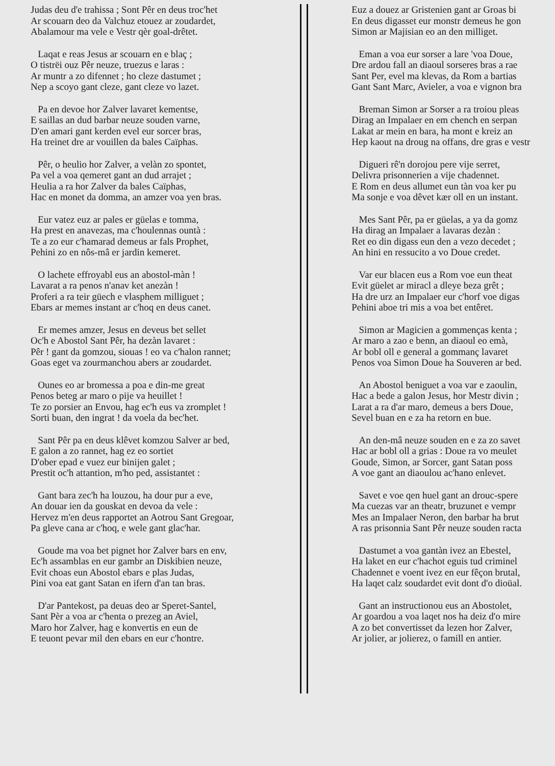Judas deu d'e trahissa ; Sont Pêr en deus troc'het
Ar scouarn deo da Valchuz etouez ar zoudardet,
Abalamour ma vele e Vestr qèr goal-drêtet.
Laqat e reas Jesus ar scouarn en e blaç ;
O tistrëi ouz Pêr neuze, truezus e laras :
Ar muntr a zo difennet ; ho cleze dastumet ;
Nep a scoyo gant cleze, gant cleze vo lazet.
Pa en devoe hor Zalver lavaret kementse,
E saillas an dud barbar neuze souden varne,
D'en amari gant kerden evel eur sorcer bras,
Ha treinet dre ar vouillen da bales Caïphas.
Pêr, o heulio hor Zalver, a velàn zo spontet,
Pa vel a voa qemeret gant an dud arrajet ;
Heulia a ra hor Zalver da bales Caïphas,
Hac en monet da domma, an amzer voa yen bras.
Eur vatez euz ar pales er güelas e tomma,
Ha prest en anavezas, ma c'houlennas ountà :
Te a zo eur c'hamarad demeus ar fals Prophet,
Pehini zo en nôs-mâ er jardin kemeret.
O lachete effroyabl eus an abostol-màn !
Lavarat a ra penos n'anav ket anezàn !
Proferi a ra teir güech e vlasphem milliguet ;
Ebars ar memes instant ar c'hoq en deus canet.
Er memes amzer, Jesus en deveus bet sellet
Oc'h e Abostol Sant Pêr, ha dezàn lavaret :
Pêr ! gant da gomzou, siouas ! eo va c'halon rannet;
Goas eget va zourmanchou abers ar zoudardet.
Ounes eo ar bromessa a poa e din-me great
Penos beteg ar maro o pije va heuillet !
Te zo porsier an Envou, hag ec'h eus va zromplet !
Sorti buan, den ingrat ! da voela da bec'het.
Sant Pêr pa en deus klêvet komzou Salver ar bed,
E galon a zo rannet, hag ez eo sortiet
D'ober epad e vuez eur binijen galet ;
Prestit oc'h attantion, m'ho ped, assistantet :
Gant bara zec'h ha louzou, ha dour pur a eve,
An douar ien da gouskat en devoa da vele :
Hervez m'en deus rapportet an Aotrou Sant Gregoar,
Pa gleve cana ar c'hoq, e wele gant glac'har.
Goude ma voa bet pignet hor Zalver bars en env,
Ec'h assamblas en eur gambr an Diskibien neuze,
Evit choas eun Abostol ebars e plas Judas,
Pini voa eat gant Satan en ifern d'an tan bras.
D'ar Pantekost, pa deuas deo ar Speret-Santel,
Sant Pèr a voa ar c'henta o prezeg an Aviel,
Maro hor Zalver, hag e konvertis en eun de
E teuont pevar mil den ebars en eur c'hontre.
Euz a douez ar Gristenien gant ar Groas bi
En deus digasset eur monstr demeus he gon
Simon ar Majisian eo an den milliget.
Eman a voa eur sorser a lare 'voa Doue,
Dre ardou fall an diaoul sorseres bras a rae
Sant Per, evel ma klevas, da Rom a bartias
Gant Sant Marc, Avieler, a voa e vignon bra
Breman Simon ar Sorser a ra troiou pleas
Dirag an Impalaer en em chench en serpan
Lakat ar mein en bara, ha mont e kreiz an
Hep kaout na droug na offans, dre gras e vestr
Digueri rê'n dorojou pere vije serret,
Delivra prisonnerien a vije chadennet.
E Rom en deus allumet eun tàn voa ker pu
Ma sonje e voa dêvet kær oll en un instant.
Mes Sant Pêr, pa er güelas, a ya da gomz
Ha dirag an Impalaer a lavaras dezàn :
Ret eo din digass eun den a vezo decedet ;
An hini en ressucito a vo Doue credet.
Var eur blacen eus a Rom voe eun theat
Evit güelet ar miracl a dleye beza grêt ;
Ha dre urz an Impalaer eur c'horf voe digas
Pehini aboe tri mis a voa bet entêret.
Simon ar Magicien a gommenças kenta ;
Ar maro a zao e benn, an diaoul eo emà,
Ar bobl oll e general a gommanç lavaret
Penos voa Simon Doue ha Souveren ar bed.
An Abostol beniguet a voa var e zaoulin,
Hac a bede a galon Jesus, hor Mestr divin ;
Larat a ra d'ar maro, demeus a bers Doue,
Sevel buan en e za ha retorn en bue.
An den-mâ neuze souden en e za zo savet
Hac ar bobl oll a grias : Doue ra vo meulet
Goude, Simon, ar Sorcer, gant Satan poss
A voe gant an diaoulou ac'hano enlevet.
Savet e voe qen huel gant an drouc-spere
Ma cuezas var an theatr, bruzunet e vempr
Mes an Impalaer Neron, den barbar ha brut
A ras prisonnia Sant Pêr neuze souden racta
Dastumet a voa gantàn ivez an Ebestel,
Ha laket en eur c'hachot eguis tud criminel
Chadennet e voent ivez en eur fêçon brutal,
Ha laqet calz soudardet evit dont d'o dioüal.
Gant an instructionou eus an Abostolet,
Ar goardou a voa laqet nos ha deiz d'o mire
A zo bet convertisset da lezen hor Zalver,
Ar jolier, ar jolierez, o famill en antier.